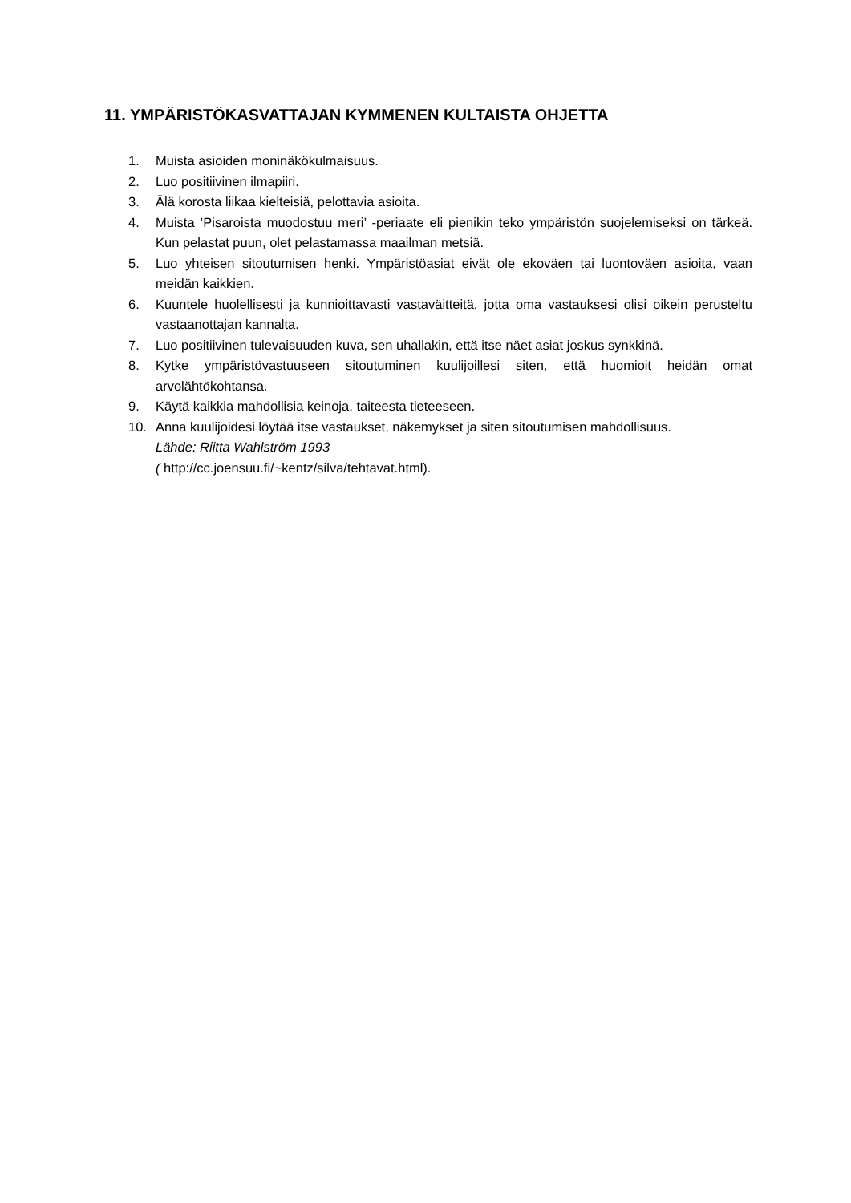11. YMPÄRISTÖKASVATTAJAN KYMMENEN KULTAISTA OHJETTA
1. Muista asioiden moninäkökulmaisuus.
2. Luo positiivinen ilmapiiri.
3. Älä korosta liikaa kielteisiä, pelottavia asioita.
4. Muista ’Pisaroista muodostuu meri’ -periaate eli pienikin teko ympäristön suojelemiseksi on tärkeä. Kun pelastat puun, olet pelastamassa maailman metsiä.
5. Luo yhteisen sitoutumisen henki. Ympäristöasiat eivät ole ekoväen tai luontoväen asioita, vaan meidän kaikkien.
6. Kuuntele huolellisesti ja kunnioittavasti vastaväitteitä, jotta oma vastauksesi olisi oikein perusteltu vastaanottajan kannalta.
7. Luo positiivinen tulevaisuuden kuva, sen uhallakin, että itse näet asiat joskus synkkinä.
8. Kytke ympäristövastuuseen sitoutuminen kuulijoillesi siten, että huomioit heidän omat arvolähtökohtansa.
9. Käytä kaikkia mahdollisia keinoja, taiteesta tieteeseen.
10. Anna kuulijoidesi löytää itse vastaukset, näkemykset ja siten sitoutumisen mahdollisuus.
Lähde: Riitta Wahlström 1993
( http://cc.joensuu.fi/~kentz/silva/tehtavat.html).